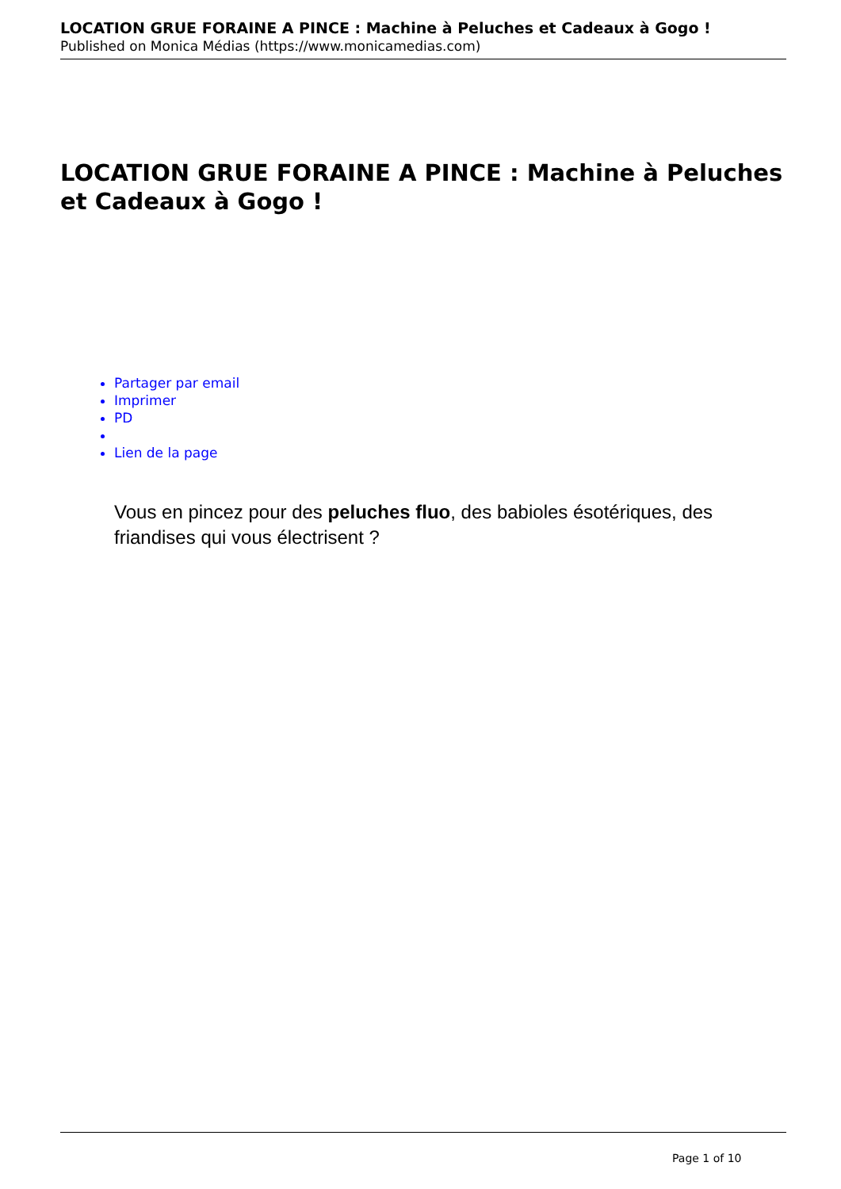LOCATION GRUE FORAINE A PINCE : Machine à Peluches et Cadeaux à Gogo !
Published on Monica Médias (https://www.monicamedias.com)
LOCATION GRUE FORAINE A PINCE : Machine à Peluches et Cadeaux à Gogo !
Partager par email
Imprimer
PD
Lien de la page
Vous en pincez pour des peluches fluo, des babioles ésotériques, des friandises qui vous électrisent ?
Page 1 of 10